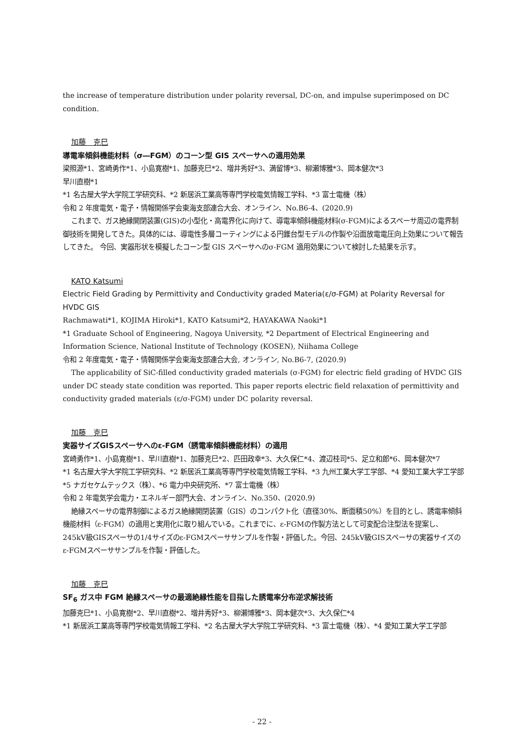the increase of temperature distribution under polarity reversal, DC-on, and impulse superimposed on DC condition.
加藤　克巳
導電率傾斜機能材料（σ―FGM）のコーン型 GIS スペーサへの適用効果
梁照源*1、宮崎勇作*1、小島寛樹*1、加藤克巳*2、増井秀好*3、満留博*3、柳瀬博雅*3、岡本健次*3
早川直樹*1
*1 名古屋大学大学院工学研究科、*2 新居浜工業高等専門学校電気情報工学科、*3 富士電機（株）
令和 2 年度電気・電子・情報関係学会東海支部連合大会、オンライン、No.B6-4、(2020.9)
これまで、ガス絶縁開閉装置(GIS)の小型化・高電界化に向けて、導電率傾斜機能材料(σ-FGM)によるスペーサ周辺の電界制御技術を開発してきた。具体的には、導電性多層コーティングによる円錐台型モデルの作製や沿面放電電圧向上効果について報告してきた。 今回、実器形状を模擬したコーン型 GIS スペーサへのσ-FGM 適用効果について検討した結果を示す。
KATO Katsumi
Electric Field Grading by Permittivity and Conductivity graded Materia(ε/σ-FGM) at Polarity Reversal for HVDC GIS
Rachmawati*1, KOJIMA Hiroki*1, KATO Katsumi*2, HAYAKAWA Naoki*1
*1 Graduate School of Engineering, Nagoya University, *2 Department of Electrical Engineering and Information Science, National Institute of Technology (KOSEN), Niihama College
令和 2 年度電気・電子・情報関係学会東海支部連合大会, オンライン, No.B6-7, (2020.9)
The applicability of SiC-filled conductivity graded materials (σ-FGM) for electric field grading of HVDC GIS under DC steady state condition was reported. This paper reports electric field relaxation of permittivity and conductivity graded materials (ε/σ-FGM) under DC polarity reversal.
加藤　克巳
実器サイズGISスペーサへのε-FGM（誘電率傾斜機能材料）の適用
宮崎勇作*1、小島寛樹*1、早川直樹*1、加藤克巳*2、匹田政幸*3、大久保仁*4、渡辺桂司*5、足立和郎*6、岡本健次*7
*1 名古屋大学大学院工学研究科、*2 新居浜工業高等専門学校電気情報工学科、*3 九州工業大学工学部、*4 愛知工業大学工学部
*5 ナガセケムテックス（株）、*6 電力中央研究所、*7 富士電機（株）
令和 2 年電気学会電力・エネルギー部門大会、オンライン、No.350、(2020.9)
絶縁スペーサの電界制御によるガス絶縁開閉装置（GIS）のコンパクト化（直径30%、断面積50%）を目的とし、誘電率傾斜機能材料（ε-FGM）の適用と実用化に取り組んでいる。これまでに、ε-FGMの作製方法として可変配合注型法を提案し、245kV級GISスペーサの1/4サイズのε-FGMスペーササンプルを作製・評価した。今回、245kV級GISスペーサの実器サイズのε-FGMスペーササンプルを作製・評価した。
加藤　克巳
SF<sub>6</sub> ガス中 FGM 絶縁スペーサの最適絶縁性能を目指した誘電率分布逆求解技術
加藤克巳*1、小島寛樹*2、早川直樹*2、増井秀好*3、柳瀬博雅*3、岡本健次*3、大久保仁*4
*1 新居浜工業高等専門学校電気情報工学科、*2 名古屋大学大学院工学研究科、*3 富士電機（株）、*4 愛知工業大学工学部
- 22 -